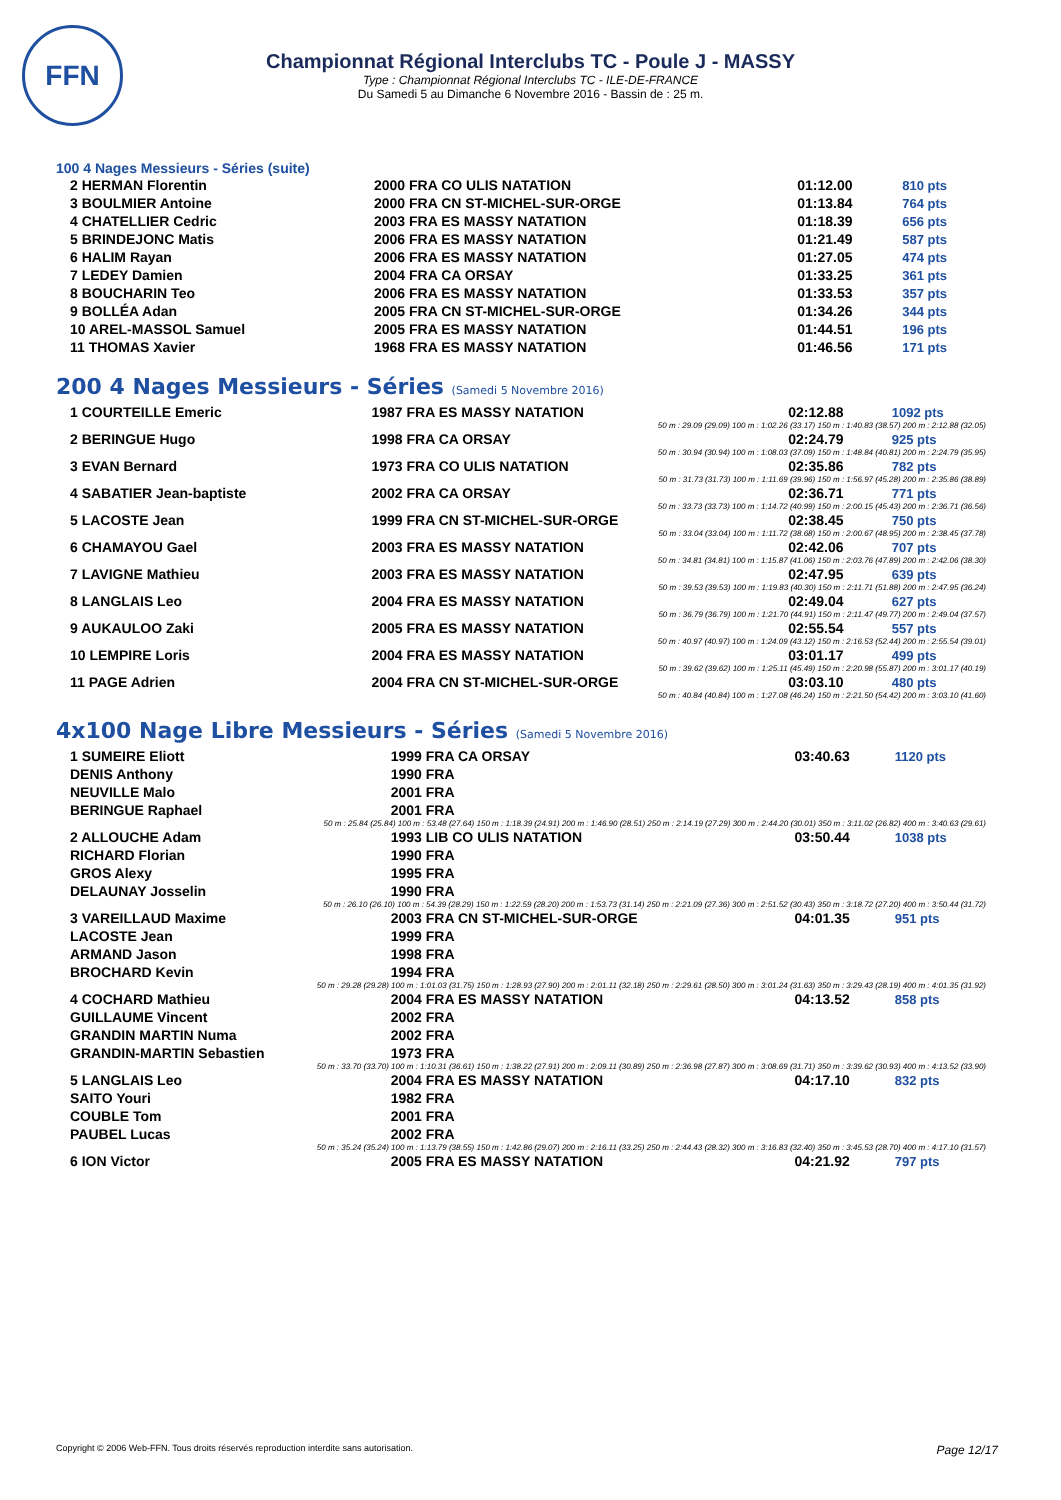FFN
Championnat Régional Interclubs TC - Poule J - MASSY
Type : Championnat Régional Interclubs TC - ILE-DE-FRANCE
Du Samedi 5 au Dimanche 6 Novembre 2016 - Bassin de : 25 m.
100 4 Nages Messieurs - Séries (suite)
| 2 HERMAN Florentin | 2000 FRA CO ULIS NATATION | 01:12.00 | 810 pts |
| 3 BOULMIER Antoine | 2000 FRA CN ST-MICHEL-SUR-ORGE | 01:13.84 | 764 pts |
| 4 CHATELLIER Cedric | 2003 FRA ES MASSY NATATION | 01:18.39 | 656 pts |
| 5 BRINDEJONC Matis | 2006 FRA ES MASSY NATATION | 01:21.49 | 587 pts |
| 6 HALIM Rayan | 2006 FRA ES MASSY NATATION | 01:27.05 | 474 pts |
| 7 LEDEY Damien | 2004 FRA CA ORSAY | 01:33.25 | 361 pts |
| 8 BOUCHARIN Teo | 2006 FRA ES MASSY NATATION | 01:33.53 | 357 pts |
| 9 BOLLÉA Adan | 2005 FRA CN ST-MICHEL-SUR-ORGE | 01:34.26 | 344 pts |
| 10 AREL-MASSOL Samuel | 2005 FRA ES MASSY NATATION | 01:44.51 | 196 pts |
| 11 THOMAS Xavier | 1968 FRA ES MASSY NATATION | 01:46.56 | 171 pts |
200 4 Nages Messieurs - Séries (Samedi 5 Novembre 2016)
| 1 COURTEILLE Emeric | 1987 FRA ES MASSY NATATION | 02:12.88 | 1092 pts |
| 50 m : 29.09 (29.09) 100 m : 1:02.26 (33.17) 150 m : 1:40.83 (38.57) 200 m : 2:12.88 (32.05) | | | |
| 2 BERINGUE Hugo | 1998 FRA CA ORSAY | 02:24.79 | 925 pts |
| 50 m : 30.94 (30.94) 100 m : 1:08.03 (37.09) 150 m : 1:48.84 (40.81) 200 m : 2:24.79 (35.95) | | | |
| 3 EVAN Bernard | 1973 FRA CO ULIS NATATION | 02:35.86 | 782 pts |
| 50 m : 31.73 (31.73) 100 m : 1:11.69 (39.96) 150 m : 1:56.97 (45.28) 200 m : 2:35.86 (38.89) | | | |
| 4 SABATIER Jean-baptiste | 2002 FRA CA ORSAY | 02:36.71 | 771 pts |
| 50 m : 33.73 (33.73) 100 m : 1:14.72 (40.99) 150 m : 2:00.15 (45.43) 200 m : 2:36.71 (36.56) | | | |
| 5 LACOSTE Jean | 1999 FRA CN ST-MICHEL-SUR-ORGE | 02:38.45 | 750 pts |
| 50 m : 33.04 (33.04) 100 m : 1:11.72 (38.68) 150 m : 2:00.67 (48.95) 200 m : 2:38.45 (37.78) | | | |
| 6 CHAMAYOU Gael | 2003 FRA ES MASSY NATATION | 02:42.06 | 707 pts |
| 50 m : 34.81 (34.81) 100 m : 1:15.87 (41.06) 150 m : 2:03.76 (47.89) 200 m : 2:42.06 (38.30) | | | |
| 7 LAVIGNE Mathieu | 2003 FRA ES MASSY NATATION | 02:47.95 | 639 pts |
| 50 m : 39.53 (39.53) 100 m : 1:19.83 (40.30) 150 m : 2:11.71 (51.88) 200 m : 2:47.95 (36.24) | | | |
| 8 LANGLAIS Leo | 2004 FRA ES MASSY NATATION | 02:49.04 | 627 pts |
| 50 m : 36.79 (36.79) 100 m : 1:21.70 (44.91) 150 m : 2:11.47 (49.77) 200 m : 2:49.04 (37.57) | | | |
| 9 AUKAULOO Zaki | 2005 FRA ES MASSY NATATION | 02:55.54 | 557 pts |
| 50 m : 40.97 (40.97) 100 m : 1:24.09 (43.12) 150 m : 2:16.53 (52.44) 200 m : 2:55.54 (39.01) | | | |
| 10 LEMPIRE Loris | 2004 FRA ES MASSY NATATION | 03:01.17 | 499 pts |
| 50 m : 39.62 (39.62) 100 m : 1:25.11 (45.49) 150 m : 2:20.98 (55.87) 200 m : 3:01.17 (40.19) | | | |
| 11 PAGE Adrien | 2004 FRA CN ST-MICHEL-SUR-ORGE | 03:03.10 | 480 pts |
| 50 m : 40.84 (40.84) 100 m : 1:27.08 (46.24) 150 m : 2:21.50 (54.42) 200 m : 3:03.10 (41.60) | | | |
4x100 Nage Libre Messieurs - Séries (Samedi 5 Novembre 2016)
| 1 SUMEIRE Eliott | 1999 FRA CA ORSAY | 03:40.63 | 1120 pts |
| DENIS Anthony | 1990 FRA | | |
| NEUVILLE Malo | 2001 FRA | | |
| BERINGUE Raphael | 2001 FRA | | |
| 50 m : 25.84 (25.84) 100 m : 53.48 (27.64) 150 m : 1:18.39 (24.91) 200 m : 1:46.90 (28.51) 250 m : 2:14.19 (27.29) 300 m : 2:44.20 (30.01) 350 m : 3:11.02 (26.82) 400 m : 3:40.63 (29.61) | | | |
| 2 ALLOUCHE Adam | 1993 LIB CO ULIS NATATION | 03:50.44 | 1038 pts |
| RICHARD Florian | 1990 FRA | | |
| GROS Alexy | 1995 FRA | | |
| DELAUNAY Josselin | 1990 FRA | | |
| 50 m : 26.10 (26.10) 100 m : 54.39 (28.29) 150 m : 1:22.59 (28.20) 200 m : 1:53.73 (31.14) 250 m : 2:21.09 (27.36) 300 m : 2:51.52 (30.43) 350 m : 3:18.72 (27.20) 400 m : 3:50.44 (31.72) | | | |
| 3 VAREILLAUD Maxime | 2003 FRA CN ST-MICHEL-SUR-ORGE | 04:01.35 | 951 pts |
| LACOSTE Jean | 1999 FRA | | |
| ARMAND Jason | 1998 FRA | | |
| BROCHARD Kevin | 1994 FRA | | |
| 50 m : 29.28 (29.28) 100 m : 1:01.03 (31.75) 150 m : 1:28.93 (27.90) 200 m : 2:01.11 (32.18) 250 m : 2:29.61 (28.50) 300 m : 3:01.24 (31.63) 350 m : 3:29.43 (28.19) 400 m : 4:01.35 (31.92) | | | |
| 4 COCHARD Mathieu | 2004 FRA ES MASSY NATATION | 04:13.52 | 858 pts |
| GUILLAUME Vincent | 2002 FRA | | |
| GRANDIN MARTIN Numa | 2002 FRA | | |
| GRANDIN-MARTIN Sebastien | 1973 FRA | | |
| 50 m : 33.70 (33.70) 100 m : 1:10.31 (36.61) 150 m : 1:38.22 (27.91) 200 m : 2:09.11 (30.89) 250 m : 2:36.98 (27.87) 300 m : 3:08.69 (31.71) 350 m : 3:39.62 (30.93) 400 m : 4:13.52 (33.90) | | | |
| 5 LANGLAIS Leo | 2004 FRA ES MASSY NATATION | 04:17.10 | 832 pts |
| SAITO Youri | 1982 FRA | | |
| COUBLE Tom | 2001 FRA | | |
| PAUBEL Lucas | 2002 FRA | | |
| 50 m : 35.24 (35.24) 100 m : 1:13.79 (38.55) 150 m : 1:42.86 (29.07) 200 m : 2:16.11 (33.25) 250 m : 2:44.43 (28.32) 300 m : 3:16.83 (32.40) 350 m : 3:45.53 (28.70) 400 m : 4:17.10 (31.57) | | | |
| 6 ION Victor | 2005 FRA ES MASSY NATATION | 04:21.92 | 797 pts |
Copyright © 2006 Web-FFN. Tous droits réservés reproduction interdite sans autorisation. Page 12/17